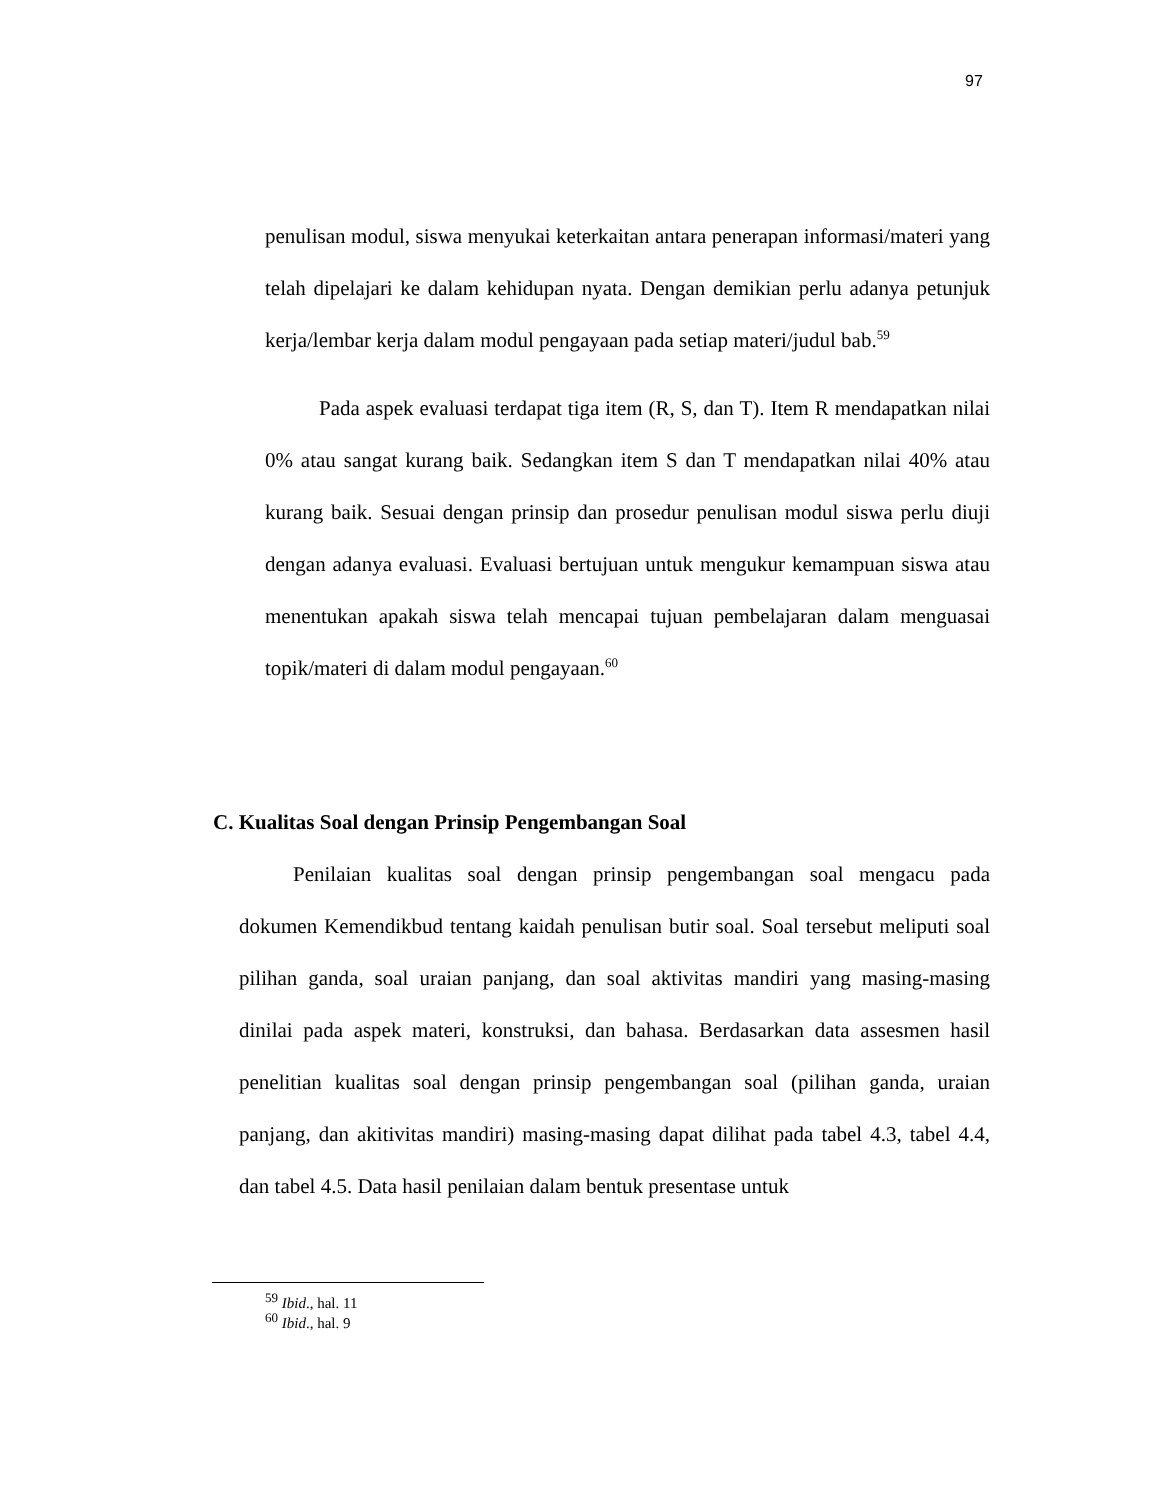97
penulisan modul, siswa menyukai keterkaitan antara penerapan informasi/materi yang telah dipelajari ke dalam kehidupan nyata. Dengan demikian perlu adanya petunjuk kerja/lembar kerja dalam modul pengayaan pada setiap materi/judul bab.<sup>59</sup>
Pada aspek evaluasi terdapat tiga item (R, S, dan T). Item R mendapatkan nilai 0% atau sangat kurang baik. Sedangkan item S dan T mendapatkan nilai 40% atau kurang baik. Sesuai dengan prinsip dan prosedur penulisan modul siswa perlu diuji dengan adanya evaluasi. Evaluasi bertujuan untuk mengukur kemampuan siswa atau menentukan apakah siswa telah mencapai tujuan pembelajaran dalam menguasai topik/materi di dalam modul pengayaan.<sup>60</sup>
C. Kualitas Soal dengan Prinsip Pengembangan Soal
Penilaian kualitas soal dengan prinsip pengembangan soal mengacu pada dokumen Kemendikbud tentang kaidah penulisan butir soal. Soal tersebut meliputi soal pilihan ganda, soal uraian panjang, dan soal aktivitas mandiri yang masing-masing dinilai pada aspek materi, konstruksi, dan bahasa. Berdasarkan data assesmen hasil penelitian kualitas soal dengan prinsip pengembangan soal (pilihan ganda, uraian panjang, dan akitivitas mandiri) masing-masing dapat dilihat pada tabel 4.3, tabel 4.4, dan tabel 4.5. Data hasil penilaian dalam bentuk presentase untuk
<sup>59</sup> Ibid., hal. 11
<sup>60</sup> Ibid., hal. 9